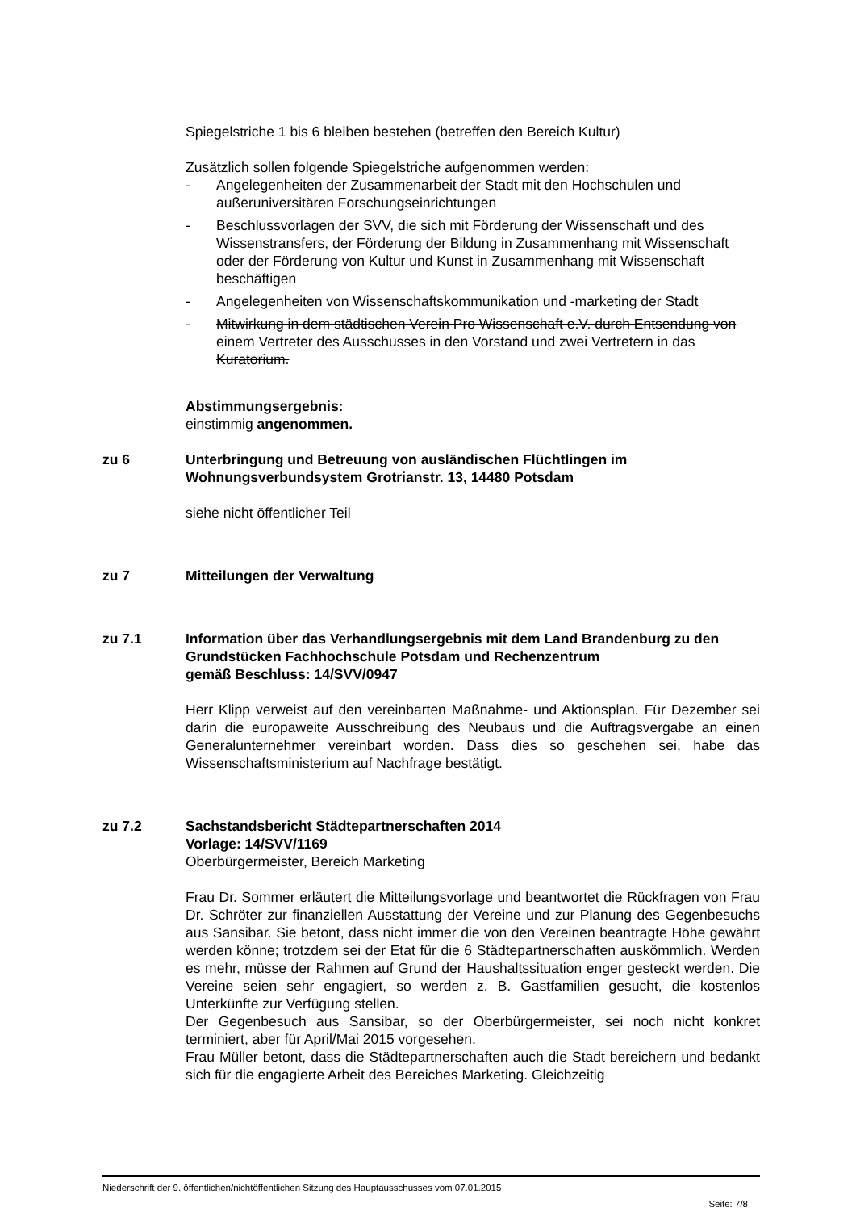Spiegelstriche 1 bis 6 bleiben bestehen (betreffen den Bereich Kultur)
Zusätzlich sollen folgende Spiegelstriche aufgenommen werden:
- Angelegenheiten der Zusammenarbeit der Stadt mit den Hochschulen und außeruniversitären Forschungseinrichtungen
- Beschlussvorlagen der SVV, die sich mit Förderung der Wissenschaft und des Wissenstransfers, der Förderung der Bildung in Zusammenhang mit Wissenschaft oder der Förderung von Kultur und Kunst in Zusammenhang mit Wissenschaft beschäftigen
- Angelegenheiten von Wissenschaftskommunikation und -marketing der Stadt
- Mitwirkung in dem städtischen Verein Pro Wissenschaft e.V. durch Entsendung von einem Vertreter des Ausschusses in den Vorstand und zwei Vertretern in das Kuratorium.
Abstimmungsergebnis:
einstimmig angenommen.
zu 6 Unterbringung und Betreuung von ausländischen Flüchtlingen im Wohnungsverbundsystem Grotrianstr. 13, 14480 Potsdam
siehe nicht öffentlicher Teil
zu 7 Mitteilungen der Verwaltung
zu 7.1 Information über das Verhandlungsergebnis mit dem Land Brandenburg zu den Grundstücken Fachhochschule Potsdam und Rechenzentrum
gemäß Beschluss: 14/SVV/0947
Herr Klipp verweist auf den vereinbarten Maßnahme- und Aktionsplan. Für Dezember sei darin die europaweite Ausschreibung des Neubaus und die Auftragsvergabe an einen Generalunternehmer vereinbart worden. Dass dies so geschehen sei, habe das Wissenschaftsministerium auf Nachfrage bestätigt.
zu 7.2 Sachstandsbericht Städtepartnerschaften 2014
Vorlage: 14/SVV/1169
Oberbürgermeister, Bereich Marketing
Frau Dr. Sommer erläutert die Mitteilungsvorlage und beantwortet die Rückfragen von Frau Dr. Schröter zur finanziellen Ausstattung der Vereine und zur Planung des Gegenbesuchs aus Sansibar. Sie betont, dass nicht immer die von den Vereinen beantragte Höhe gewährt werden könne; trotzdem sei der Etat für die 6 Städtepartnerschaften auskömmlich. Werden es mehr, müsse der Rahmen auf Grund der Haushaltssituation enger gesteckt werden. Die Vereine seien sehr engagiert, so werden z. B. Gastfamilien gesucht, die kostenlos Unterkünfte zur Verfügung stellen.
Der Gegenbesuch aus Sansibar, so der Oberbürgermeister, sei noch nicht konkret terminiert, aber für April/Mai 2015 vorgesehen.
Frau Müller betont, dass die Städtepartnerschaften auch die Stadt bereichern und bedankt sich für die engagierte Arbeit des Bereiches Marketing. Gleichzeitig
Niederschrift der 9. öffentlichen/nichtöffentlichen Sitzung des Hauptausschusses vom 07.01.2015
Seite: 7/8